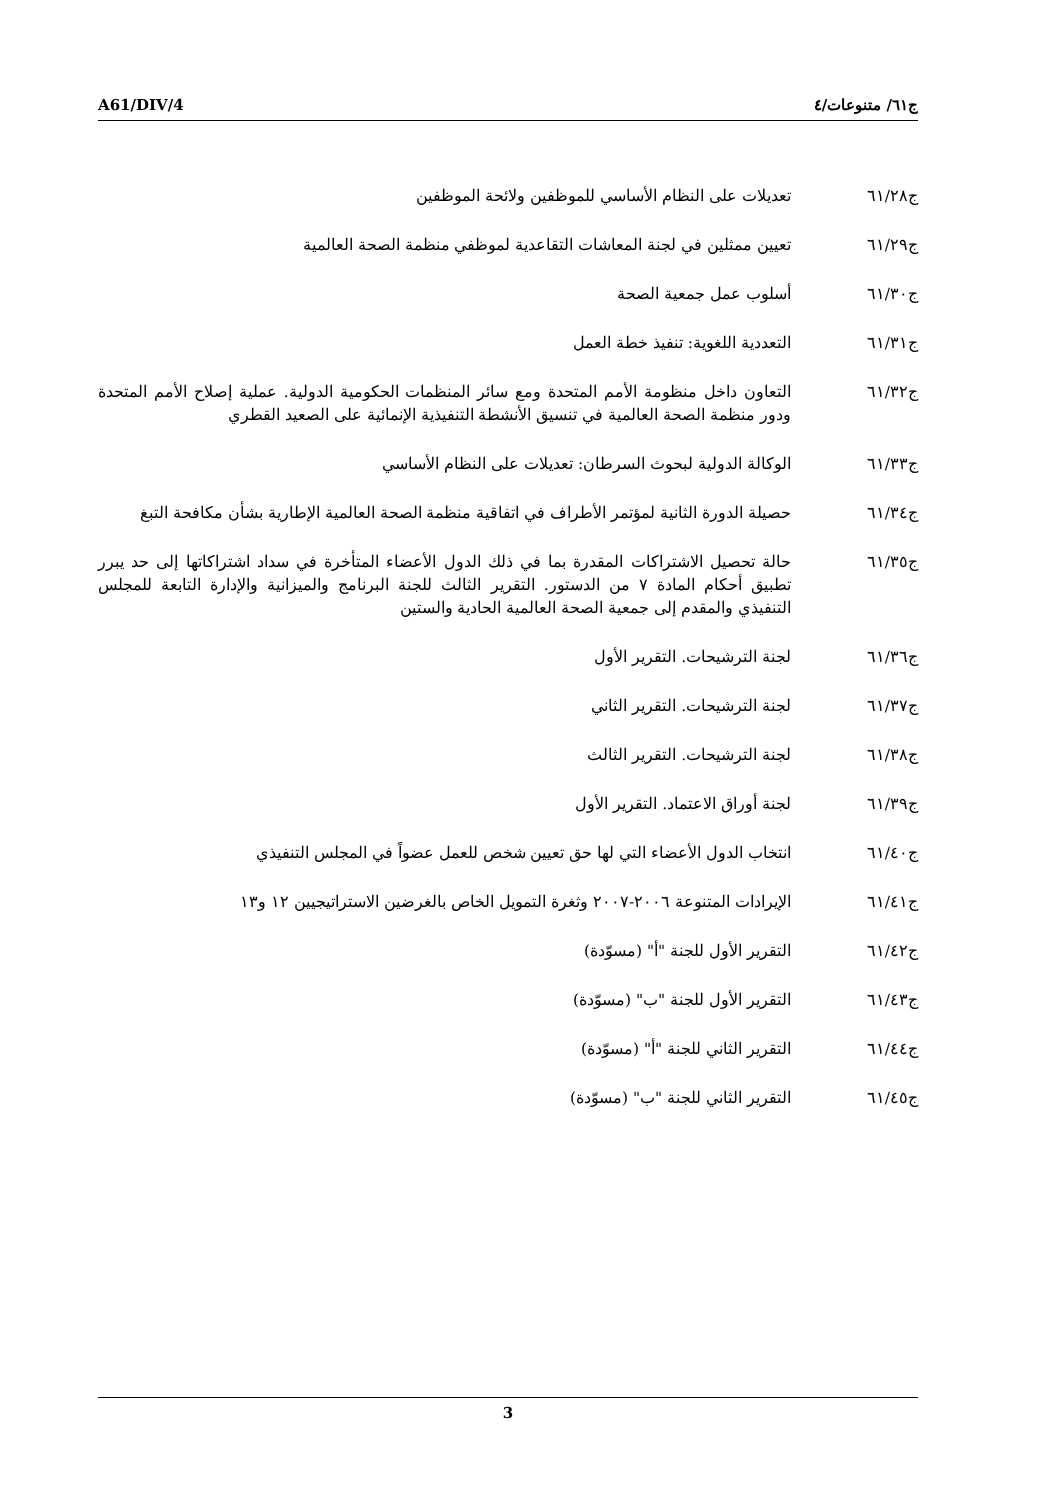A61/DIV/4 ج٦١/ متنوعات/٤
ج٦١/٢٨ تعديلات على النظام الأساسي للموظفين ولائحة الموظفين
ج٦١/٢٩ تعيين ممثلين في لجنة المعاشات التقاعدية لموظفي منظمة الصحة العالمية
ج٦١/٣٠ أسلوب عمل جمعية الصحة
ج٦١/٣١ التعددية اللغوية: تنفيذ خطة العمل
ج٦١/٣٢ التعاون داخل منظومة الأمم المتحدة ومع سائر المنظمات الحكومية الدولية. عملية إصلاح الأمم المتحدة ودور منظمة الصحة العالمية في تنسيق الأنشطة التنفيذية الإنمائية على الصعيد القطري
ج٦١/٣٣ الوكالة الدولية لبحوث السرطان: تعديلات على النظام الأساسي
ج٦١/٣٤ حصيلة الدورة الثانية لمؤتمر الأطراف في اتفاقية منظمة الصحة العالمية الإطارية بشأن مكافحة التبغ
ج٦١/٣٥ حالة تحصيل الاشتراكات المقدرة بما في ذلك الدول الأعضاء المتأخرة في سداد اشتراكاتها إلى حد يبرر تطبيق أحكام المادة ٧ من الدستور. التقرير الثالث للجنة البرنامج والميزانية والإدارة التابعة للمجلس التنفيذي والمقدم إلى جمعية الصحة العالمية الحادية والستين
ج٦١/٣٦ لجنة الترشيحات. التقرير الأول
ج٦١/٣٧ لجنة الترشيحات. التقرير الثاني
ج٦١/٣٨ لجنة الترشيحات. التقرير الثالث
ج٦١/٣٩ لجنة أوراق الاعتماد. التقرير الأول
ج٦١/٤٠ انتخاب الدول الأعضاء التي لها حق تعيين شخص للعمل عضواً في المجلس التنفيذي
ج٦١/٤١ الإيرادات المتنوعة ٢٠٠٦-٢٠٠٧ وثغرة التمويل الخاص بالغرضين الاستراتيجيين ١٢ و١٣
ج٦١/٤٢ التقرير الأول للجنة "أ" (مسوّدة)
ج٦١/٤٣ التقرير الأول للجنة "ب" (مسوّدة)
ج٦١/٤٤ التقرير الثاني للجنة "أ" (مسوّدة)
ج٦١/٤٥ التقرير الثاني للجنة "ب" (مسوّدة)
3